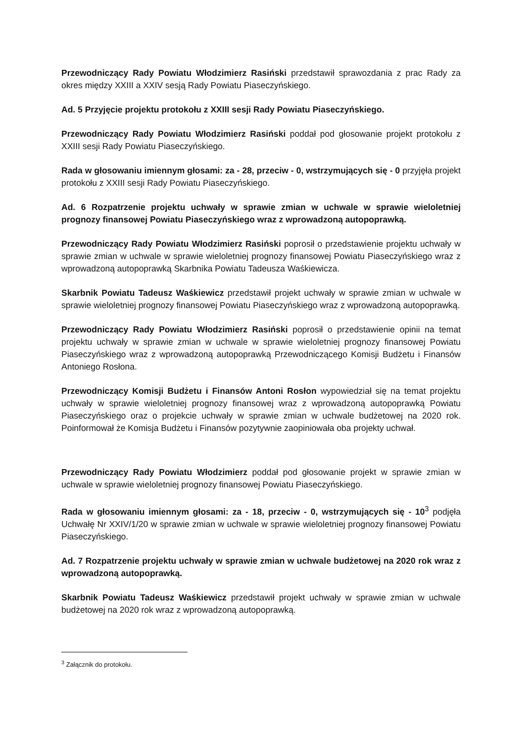Przewodniczący Rady Powiatu Włodzimierz Rasiński przedstawił sprawozdania z prac Rady za okres między XXIII a XXIV sesją Rady Powiatu Piaseczyńskiego.
Ad. 5 Przyjęcie projektu protokołu z XXIII sesji Rady Powiatu Piaseczyńskiego.
Przewodniczący Rady Powiatu Włodzimierz Rasiński poddał pod głosowanie projekt protokołu z XXIII sesji Rady Powiatu Piaseczyńskiego.
Rada w głosowaniu imiennym głosami: za - 28, przeciw - 0, wstrzymujących się - 0 przyjęła projekt protokołu z XXIII sesji Rady Powiatu Piaseczyńskiego.
Ad. 6 Rozpatrzenie projektu uchwały w sprawie zmian w uchwale w sprawie wieloletniej prognozy finansowej Powiatu Piaseczyńskiego wraz z wprowadzoną autopoprawką.
Przewodniczący Rady Powiatu Włodzimierz Rasiński poprosił o przedstawienie projektu uchwały w sprawie zmian w uchwale w sprawie wieloletniej prognozy finansowej Powiatu Piaseczyńskiego wraz z wprowadzoną autopoprawką Skarbnika Powiatu Tadeusza Waśkiewicza.
Skarbnik Powiatu Tadeusz Waśkiewicz przedstawił projekt uchwały w sprawie zmian w uchwale w sprawie wieloletniej prognozy finansowej Powiatu Piaseczyńskiego wraz z wprowadzoną autopoprawką.
Przewodniczący Rady Powiatu Włodzimierz Rasiński poprosił o przedstawienie opinii na temat projektu uchwały w sprawie zmian w uchwale w sprawie wieloletniej prognozy finansowej Powiatu Piaseczyńskiego wraz z wprowadzoną autopoprawką Przewodniczącego Komisji Budżetu i Finansów Antoniego Rosłona.
Przewodniczący Komisji Budżetu i Finansów Antoni Rosłon wypowiedział się na temat projektu uchwały w sprawie wieloletniej prognozy finansowej wraz z wprowadzoną autopoprawką Powiatu Piaseczyńskiego oraz o projekcie uchwały w sprawie zmian w uchwale budżetowej na 2020 rok. Poinformował że Komisja Budżetu i Finansów pozytywnie zaopiniowała oba projekty uchwał.
Przewodniczący Rady Powiatu Włodzimierz poddał pod głosowanie projekt w sprawie zmian w uchwale w sprawie wieloletniej prognozy finansowej Powiatu Piaseczyńskiego.
Rada w głosowaniu imiennym głosami: za - 18, przeciw - 0, wstrzymujących się - 10<sup>3</sup> podjęła Uchwałę Nr XXIV/1/20 w sprawie zmian w uchwale w sprawie wieloletniej prognozy finansowej Powiatu Piaseczyńskiego.
Ad. 7 Rozpatrzenie projektu uchwały w sprawie zmian w uchwale budżetowej na 2020 rok wraz z wprowadzoną autopoprawką.
Skarbnik Powiatu Tadeusz Waśkiewicz przedstawił projekt uchwały w sprawie zmian w uchwale budżetowej na 2020 rok wraz z wprowadzoną autopoprawką.
<sup>3</sup> Załącznik do protokołu.